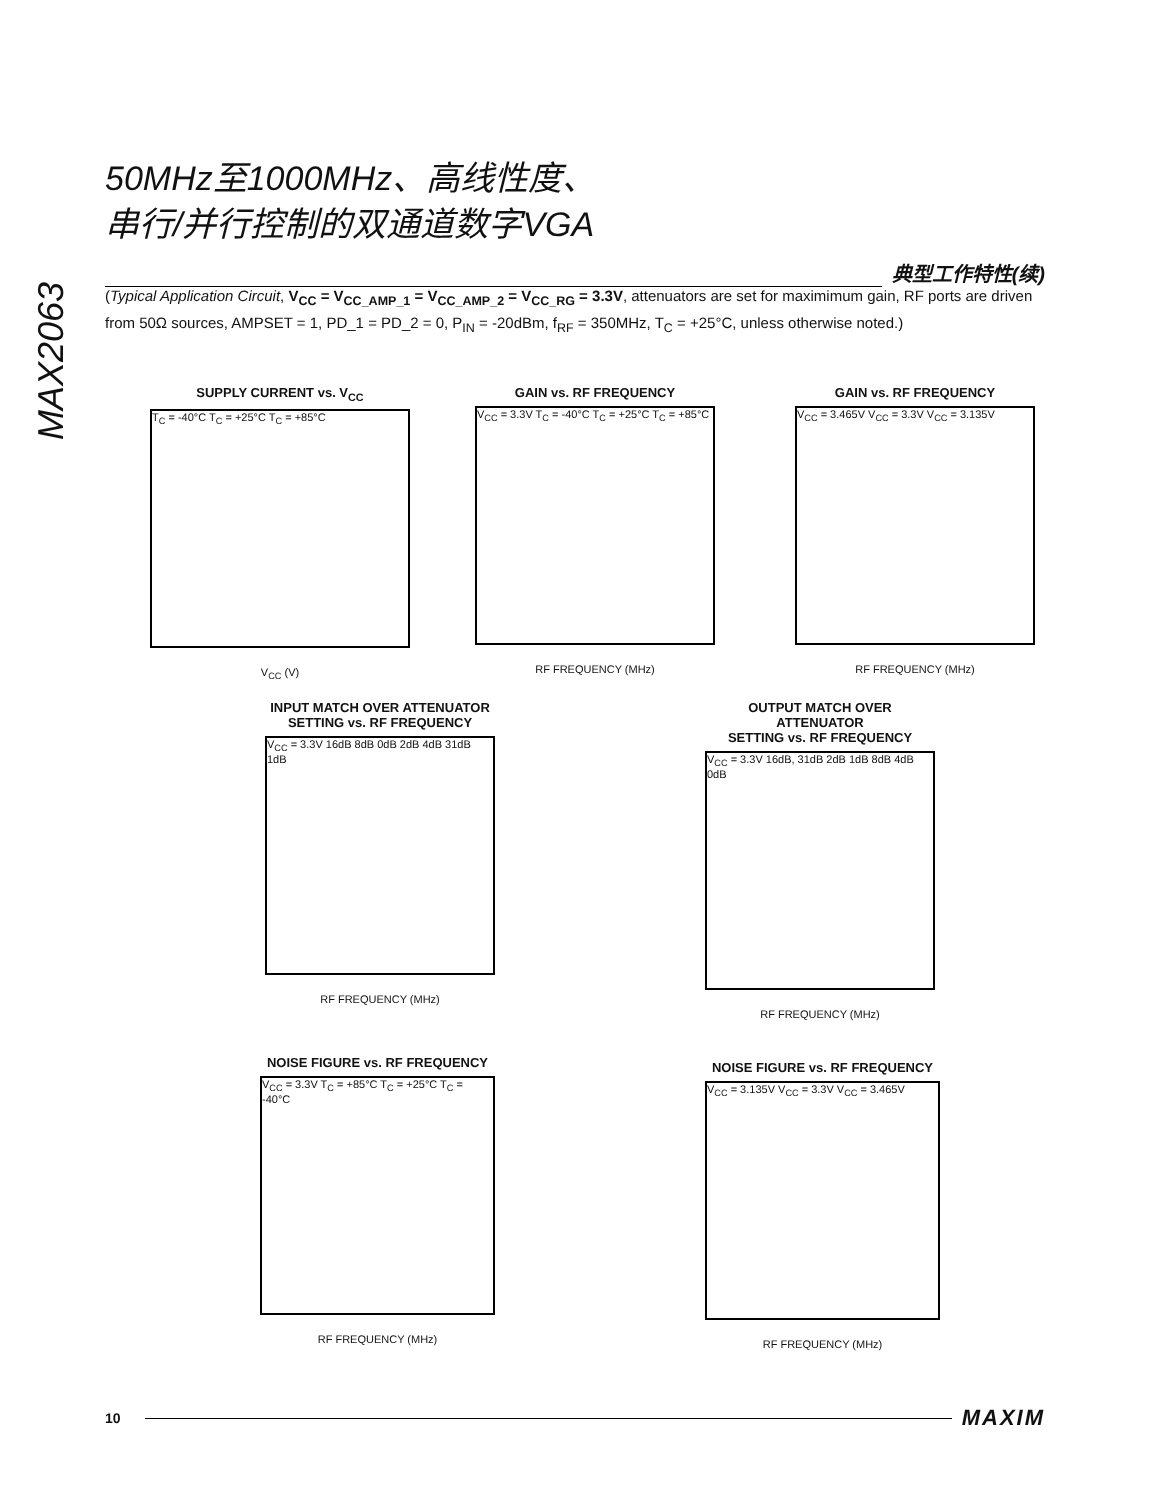MAX2063
50MHz至1000MHz、高线性度、
串行/并行控制的双通道数字VGA
典型工作特性(续)
(Typical Application Circuit, V<sub>CC</sub> = V<sub>CC_AMP_1</sub> = V<sub>CC_AMP_2</sub> = V<sub>CC_RG</sub> = 3.3V, attenuators are set for maximimum gain, RF ports are driven from 50Ω sources, AMPSET = 1, PD_1 = PD_2 = 0, P<sub>IN</sub> = -20dBm, f<sub>RF</sub> = 350MHz, T<sub>C</sub> = +25°C, unless otherwise noted.)
SUPPLY CURRENT vs. V<sub>CC</sub>
T<sub>C</sub> = -40°C T<sub>C</sub> = +25°C T<sub>C</sub> = +85°C
V<sub>CC</sub> (V)
GAIN vs. RF FREQUENCY
V<sub>CC</sub> = 3.3V T<sub>C</sub> = -40°C T<sub>C</sub> = +25°C T<sub>C</sub> = +85°C
RF FREQUENCY (MHz)
GAIN vs. RF FREQUENCY
V<sub>CC</sub> = 3.465V V<sub>CC</sub> = 3.3V V<sub>CC</sub> = 3.135V
RF FREQUENCY (MHz)
INPUT MATCH OVER ATTENUATOR
SETTING vs. RF FREQUENCY
V<sub>CC</sub> = 3.3V 16dB 8dB 0dB 2dB 4dB 31dB 1dB
RF FREQUENCY (MHz)
OUTPUT MATCH OVER ATTENUATOR
SETTING vs. RF FREQUENCY
V<sub>CC</sub> = 3.3V 16dB, 31dB 2dB 1dB 8dB 4dB 0dB
RF FREQUENCY (MHz)
NOISE FIGURE vs. RF FREQUENCY
V<sub>CC</sub> = 3.3V T<sub>C</sub> = +85°C T<sub>C</sub> = +25°C T<sub>C</sub> = -40°C
RF FREQUENCY (MHz)
NOISE FIGURE vs. RF FREQUENCY
V<sub>CC</sub> = 3.135V V<sub>CC</sub> = 3.3V V<sub>CC</sub> = 3.465V
RF FREQUENCY (MHz)
10
MAXIM